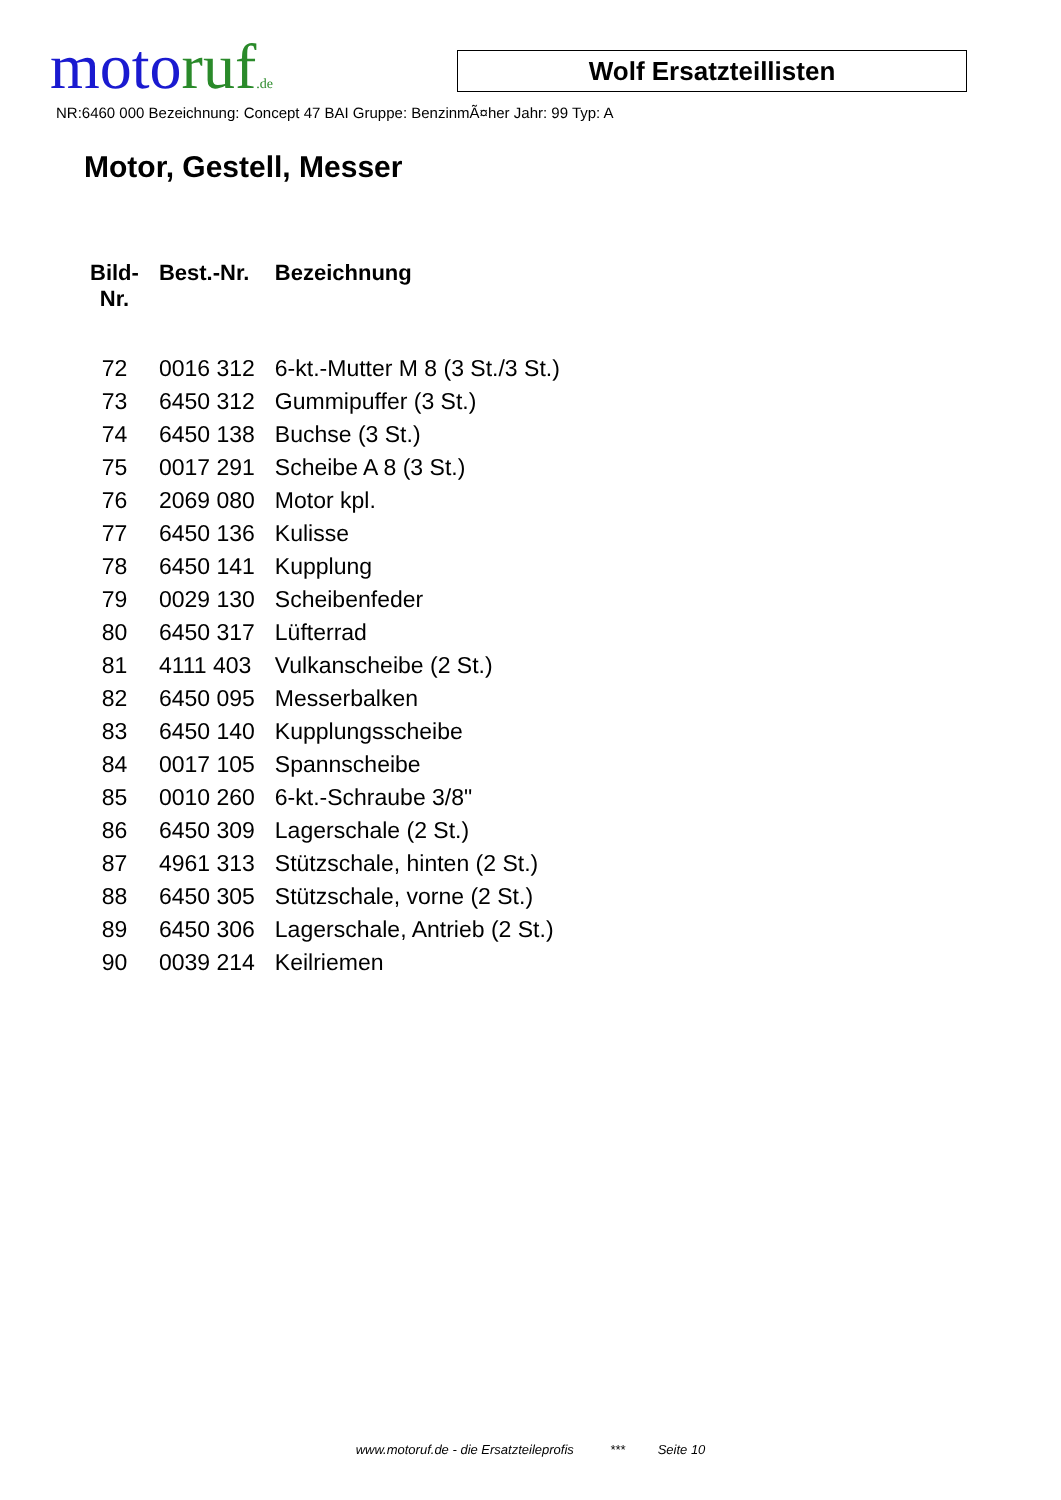motoruf.de Wolf Ersatzteillisten
NR:6460 000 Bezeichnung: Concept 47 BAI Gruppe: BenzinmÃ¤her Jahr: 99 Typ: A
Motor, Gestell, Messer
| Bild- Nr. | Best.-Nr. | Bezeichnung |
| --- | --- | --- |
| 72 | 0016 312 | 6-kt.-Mutter M 8 (3 St./3 St.) |
| 73 | 6450 312 | Gummipuffer (3 St.) |
| 74 | 6450 138 | Buchse (3 St.) |
| 75 | 0017 291 | Scheibe A 8 (3 St.) |
| 76 | 2069 080 | Motor kpl. |
| 77 | 6450 136 | Kulisse |
| 78 | 6450 141 | Kupplung |
| 79 | 0029 130 | Scheibenfeder |
| 80 | 6450 317 | Lüfterrad |
| 81 | 4111 403 | Vulkanscheibe (2 St.) |
| 82 | 6450 095 | Messerbalken |
| 83 | 6450 140 | Kupplungsscheibe |
| 84 | 0017 105 | Spannscheibe |
| 85 | 0010 260 | 6-kt.-Schraube 3/8" |
| 86 | 6450 309 | Lagerschale (2 St.) |
| 87 | 4961 313 | Stützschale, hinten (2 St.) |
| 88 | 6450 305 | Stützschale, vorne (2 St.) |
| 89 | 6450 306 | Lagerschale, Antrieb (2 St.) |
| 90 | 0039 214 | Keilriemen |
www.motoruf.de - die Ersatzteileprofis *** Seite 10